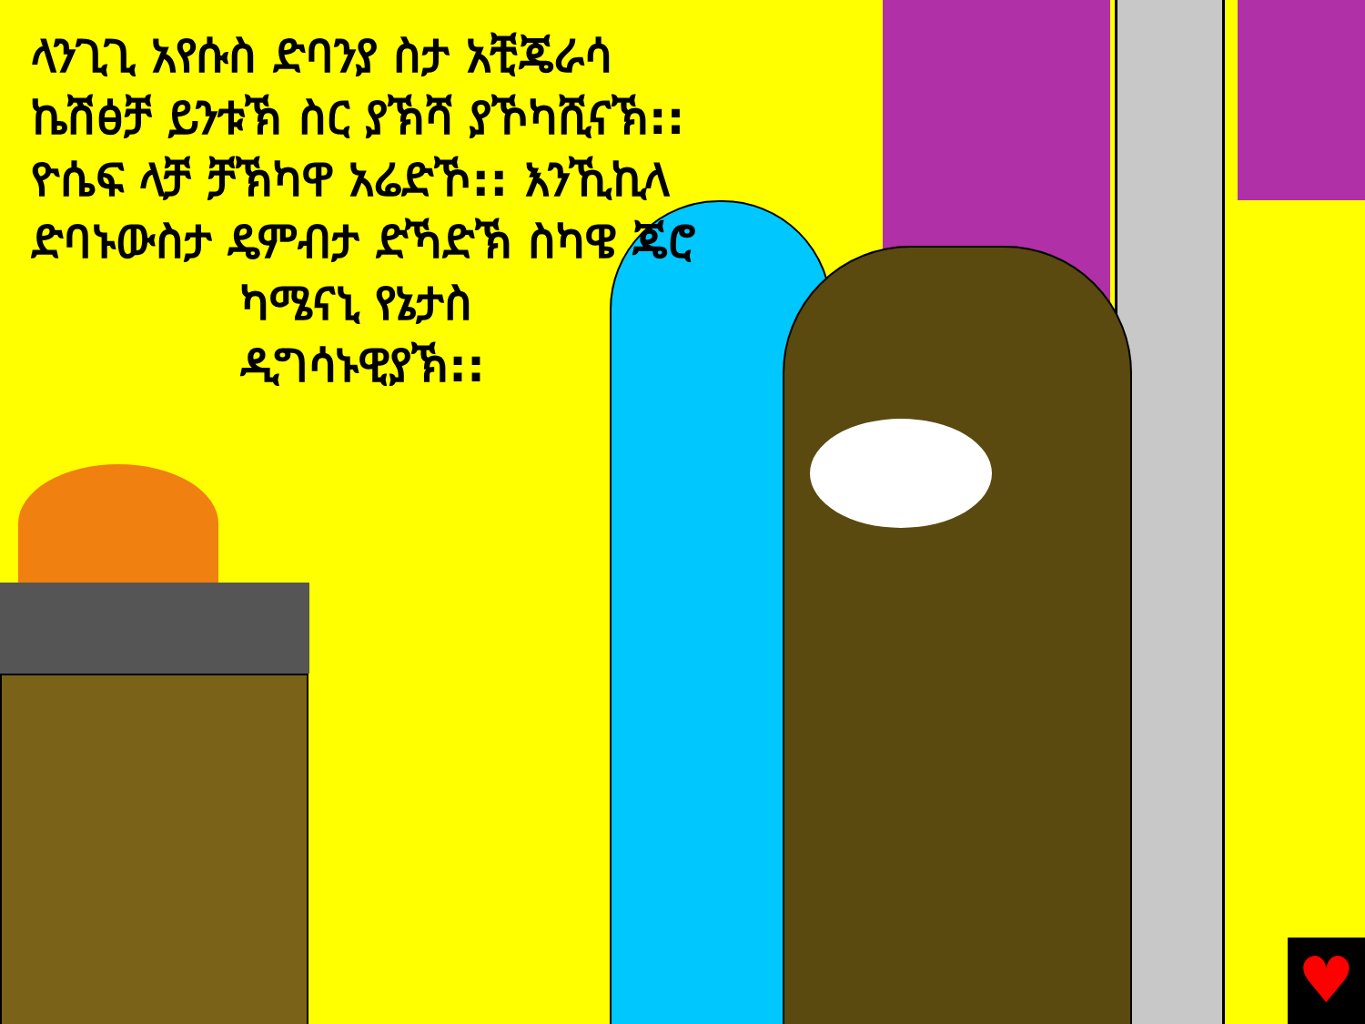♥
ላንጊጊ አየሱስ ድባንያ ስታ አቺጄራሳ ኬሽፅቻ ይንቱኽ ስር ያኽሻ ያኾካሺናኽ:: ዮሴፍ ላቻ ቻኽካዋ አሬድኾ:: እንኺኪላ ድባኑውስታ ዴምብታ ድኻድኽ ስካዌ ጄሮ
ካሜናኒ የኔታስ ዲግሳኑዊያኽ::